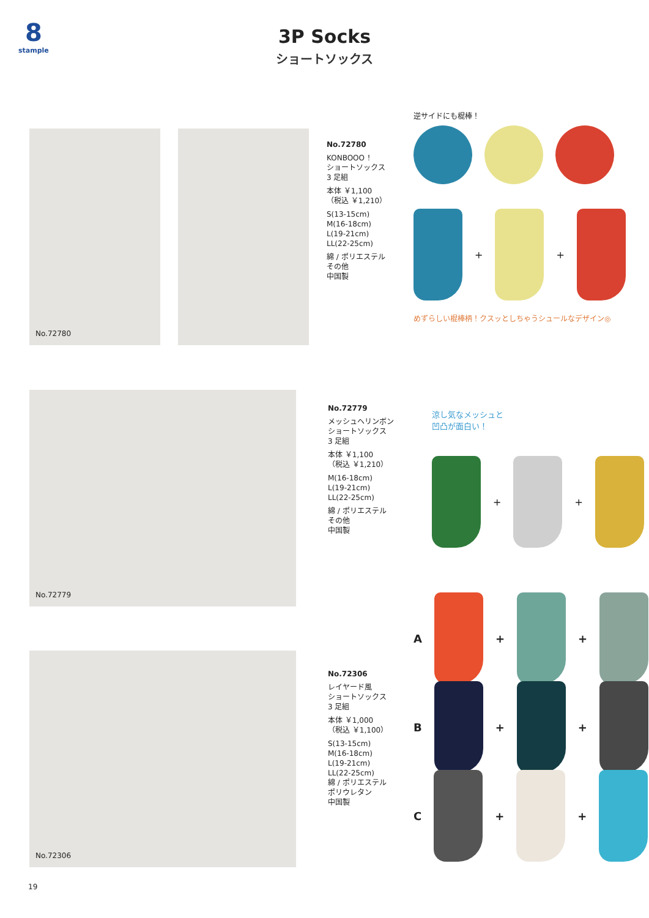8
stample
3P Socks
ショートソックス
No.72780
No.72780
KONBOOO ！
ショートソックス
3 足組
本体 ￥1,100
（税込 ￥1,210）
S(13-15cm)
M(16-18cm)
L(19-21cm)
LL(22-25cm)
綿 / ポリエステル
その他
中国製
逆サイドにも棍棒！
+
+
めずらしい棍棒柄！クスッとしちゃうシュールなデザイン◎
No.72779
No.72779
メッシュヘリンボン
ショートソックス
3 足組
本体 ￥1,100
（税込 ￥1,210）
M(16-18cm)
L(19-21cm)
LL(22-25cm)
綿 / ポリエステル
その他
中国製
涼し気なメッシュと
凹凸が面白い！
+
+
No.72306
No.72306
レイヤード風
ショートソックス
3 足組
本体 ￥1,000
（税込 ￥1,100）
S(13-15cm)
M(16-18cm)
L(19-21cm)
LL(22-25cm)
綿 / ポリエステル
ポリウレタン
中国製
A
+
+
B
+
+
C
+
+
19